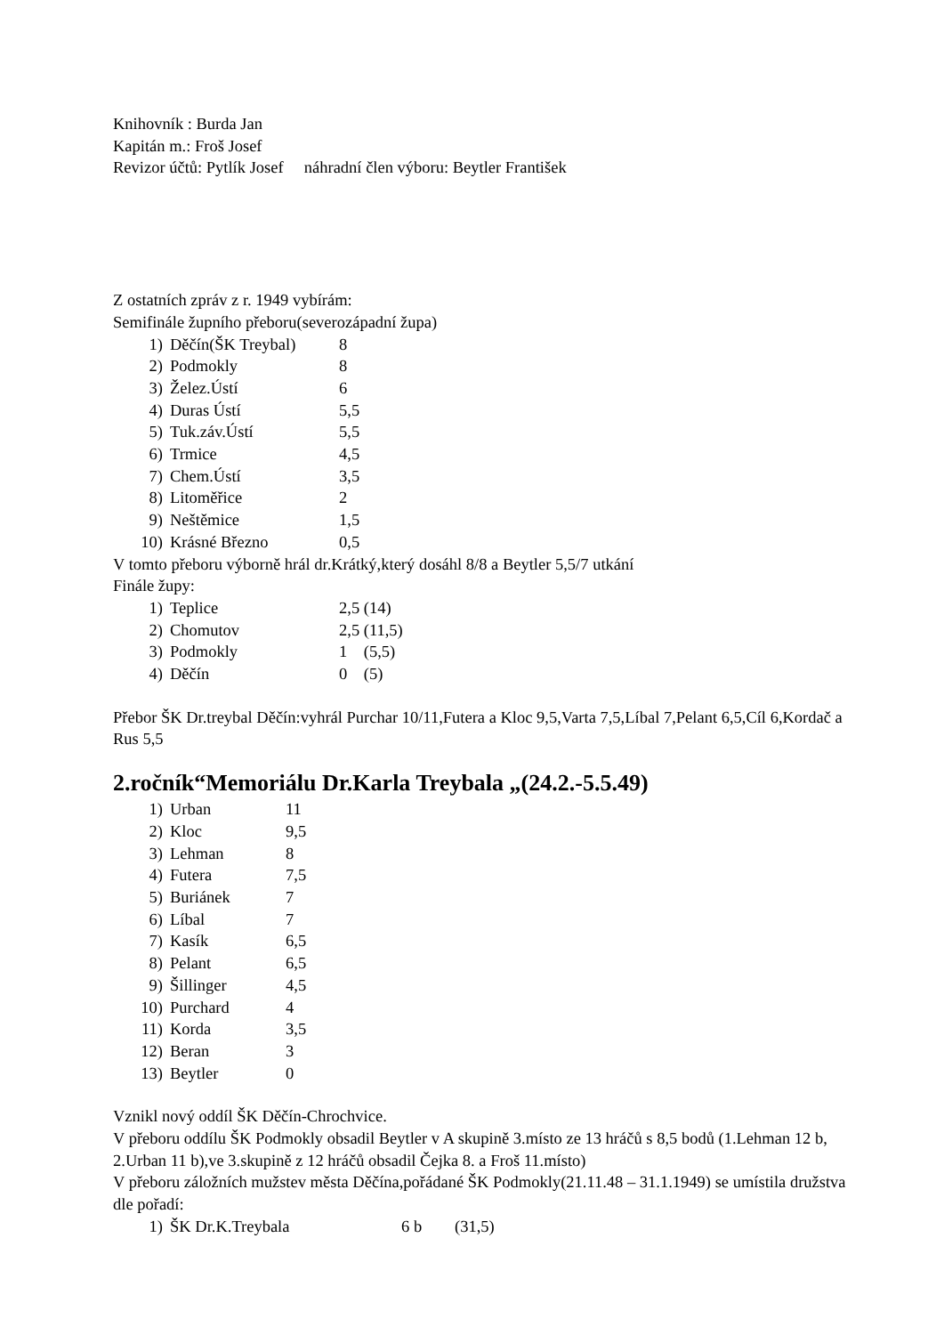Knihovník : Burda Jan
Kapitán m.: Froš Josef
Revizor účtů: Pytlík Josef náhradní člen výboru: Beytler František
Z ostatních zpráv z r. 1949 vybírám:
Semifinále župního přeboru(severozápadní župa)
1) Děčín(ŠK Treybal) 8
2) Podmokly 8
3) Želez.Ústí 6
4) Duras Ústí 5,5
5) Tuk.záv.Ústí 5,5
6) Trmice 4,5
7) Chem.Ústí 3,5
8) Litoměřice 2
9) Neštěmice 1,5
10) Krásné Březno 0,5
V tomto přeboru výborně hrál dr.Krátký,který dosáhl 8/8 a Beytler 5,5/7 utkání
Finále župy:
1) Teplice 2,5 (14)
2) Chomutov 2,5 (11,5)
3) Podmokly 1 (5,5)
4) Děčín 0 (5)
Přebor ŠK Dr.treybal Děčín:vyhrál Purchar 10/11,Futera a Kloc 9,5,Varta 7,5,Líbal 7,Pelant 6,5,Cíl 6,Kordač a Rus 5,5
2.ročník“Memoriálu Dr.Karla Treybala „(24.2.-5.5.49)
1) Urban 11
2) Kloc 9,5
3) Lehman 8
4) Futera 7,5
5) Buriánek 7
6) Líbal 7
7) Kasík 6,5
8) Pelant 6,5
9) Šillinger 4,5
10) Purchard 4
11) Korda 3,5
12) Beran 3
13) Beytler 0
Vznikl nový oddíl ŠK Děčín-Chrochvice.
V přeboru oddílu ŠK Podmokly obsadil Beytler v A skupině 3.místo ze 13 hráčů s 8,5 bodů (1.Lehman 12 b, 2.Urban 11 b),ve 3.skupině z 12 hráčů obsadil Čejka 8. a Froš 11.místo)
V přeboru záložních mužstev města Děčína,pořádané ŠK Podmokly(21.11.48 – 31.1.1949) se umístila družstva dle pořadí:
1) ŠK Dr.K.Treybala 6 b (31,5)